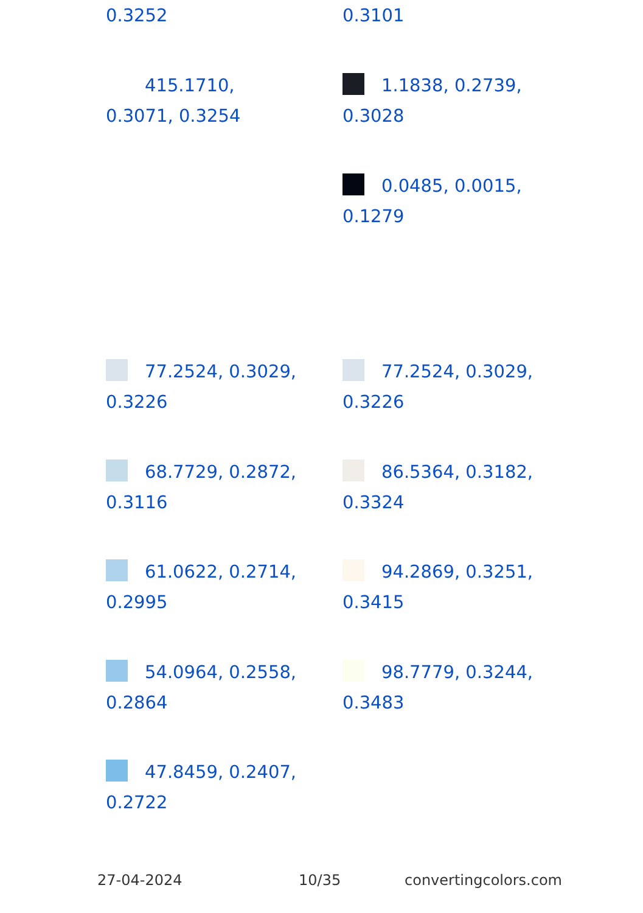0.3252 0.3101
415.1710, 0.3071, 0.3254
1.1838, 0.2739, 0.3028
0.0485, 0.0015, 0.1279
77.2524, 0.3029, 0.3226
77.2524, 0.3029, 0.3226
68.7729, 0.2872, 0.3116
86.5364, 0.3182, 0.3324
61.0622, 0.2714, 0.2995
94.2869, 0.3251, 0.3415
54.0964, 0.2558, 0.2864
98.7779, 0.3244, 0.3483
47.8459, 0.2407, 0.2722
27-04-2024 10/35 convertingcolors.com